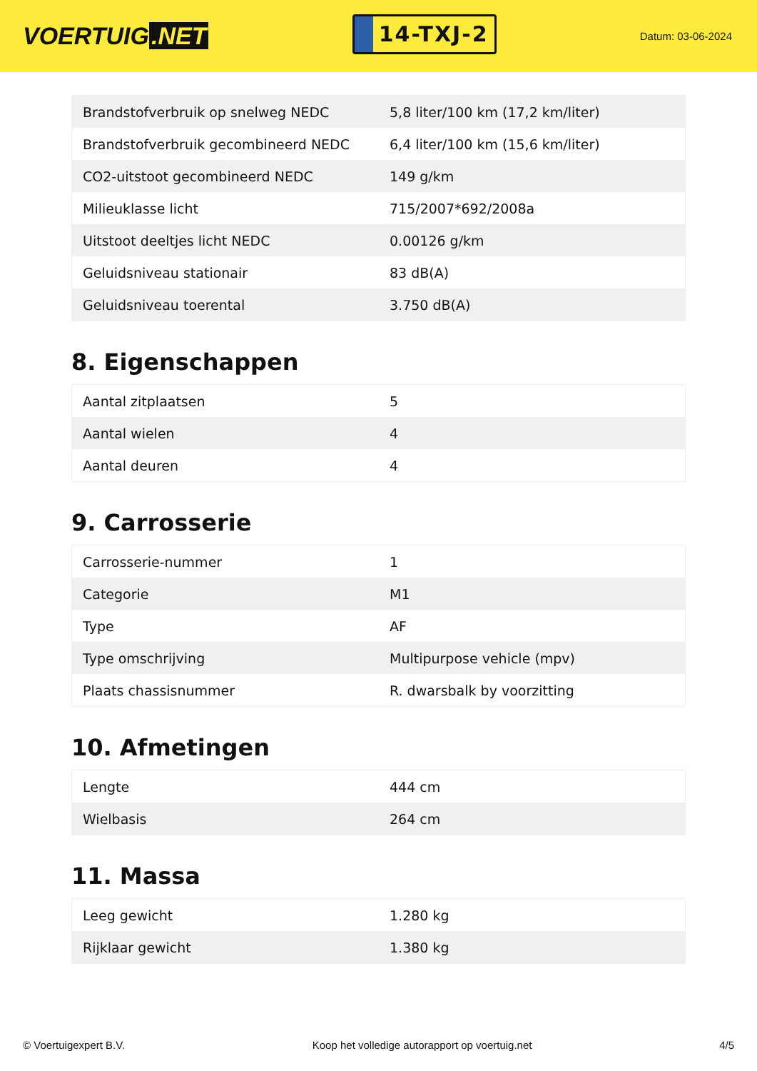VOERTUIG.NET
14-TXJ-2
Datum: 03-06-2024
| Brandstofverbruik op snelweg NEDC | 5,8 liter/100 km (17,2 km/liter) |
| Brandstofverbruik gecombineerd NEDC | 6,4 liter/100 km (15,6 km/liter) |
| CO2-uitstoot gecombineerd NEDC | 149 g/km |
| Milieuklasse licht | 715/2007*692/2008a |
| Uitstoot deeltjes licht NEDC | 0.00126 g/km |
| Geluidsniveau stationair | 83 dB(A) |
| Geluidsniveau toerental | 3.750 dB(A) |
8. Eigenschappen
| Aantal zitplaatsen | 5 |
| Aantal wielen | 4 |
| Aantal deuren | 4 |
9. Carrosserie
| Carrosserie-nummer | 1 |
| Categorie | M1 |
| Type | AF |
| Type omschrijving | Multipurpose vehicle (mpv) |
| Plaats chassisnummer | R. dwarsbalk by voorzitting |
10. Afmetingen
| Lengte | 444 cm |
| Wielbasis | 264 cm |
11. Massa
| Leeg gewicht | 1.280 kg |
| Rijklaar gewicht | 1.380 kg |
© Voertuigexpert B.V. Koop het volledige autorapport op voertuig.net 4/5